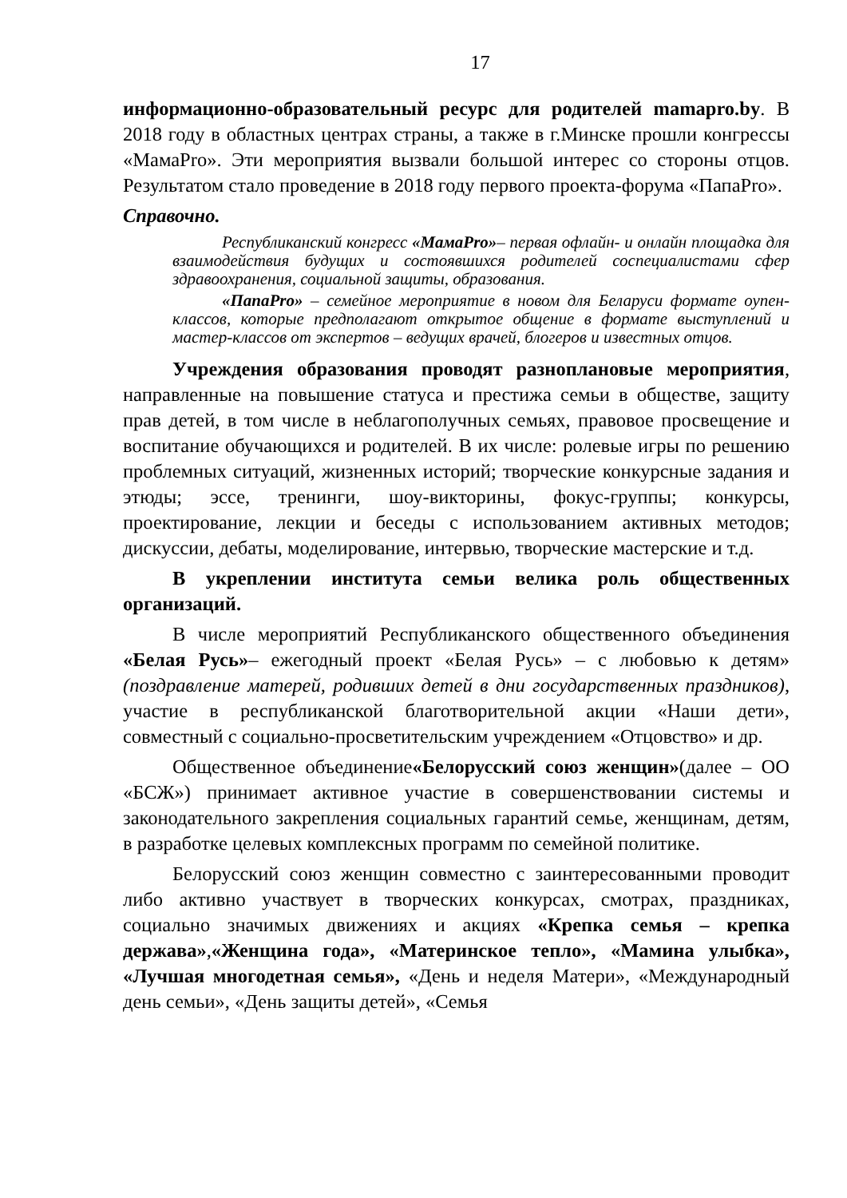17
информационно-образовательный ресурс для родителей mamapro.by. В 2018 году в областных центрах страны, а также в г.Минске прошли конгрессы «МамаPro». Эти мероприятия вызвали большой интерес со стороны отцов. Результатом стало проведение в 2018 году первого проекта-форума «ПапаPro».
Справочно.
Республиканский конгресс «МамаPro»– первая офлайн- и онлайн площадка для взаимодействия будущих и состоявшихся родителей соспециалистами сфер здравоохранения, социальной защиты, образования.
«ПапаPro» – семейное мероприятие в новом для Беларуси формате оупен-классов, которые предполагают открытое общение в формате выступлений и мастер-классов от экспертов – ведущих врачей, блогеров и известных отцов.
Учреждения образования проводят разноплановые мероприятия, направленные на повышение статуса и престижа семьи в обществе, защиту прав детей, в том числе в неблагополучных семьях, правовое просвещение и воспитание обучающихся и родителей. В их числе: ролевые игры по решению проблемных ситуаций, жизненных историй; творческие конкурсные задания и этюды; эссе, тренинги, шоу-викторины, фокус-группы; конкурсы, проектирование, лекции и беседы с использованием активных методов; дискуссии, дебаты, моделирование, интервью, творческие мастерские и т.д.
В укреплении института семьи велика роль общественных организаций.
В числе мероприятий Республиканского общественного объединения «Белая Русь»– ежегодный проект «Белая Русь» – с любовью к детям» (поздравление матерей, родивших детей в дни государственных праздников), участие в республиканской благотворительной акции «Наши дети», совместный с социально-просветительским учреждением «Отцовство» и др.
Общественное объединение«Белорусский союз женщин»(далее – ОО «БСЖ») принимает активное участие в совершенствовании системы и законодательного закрепления социальных гарантий семье, женщинам, детям, в разработке целевых комплексных программ по семейной политике.
Белорусский союз женщин совместно с заинтересованными проводит либо активно участвует в творческих конкурсах, смотрах, праздниках, социально значимых движениях и акциях «Крепка семья – крепка держава»,«Женщина года», «Материнское тепло», «Мамина улыбка», «Лучшая многодетная семья», «День и неделя Матери», «Международный день семьи», «День защиты детей», «Семья